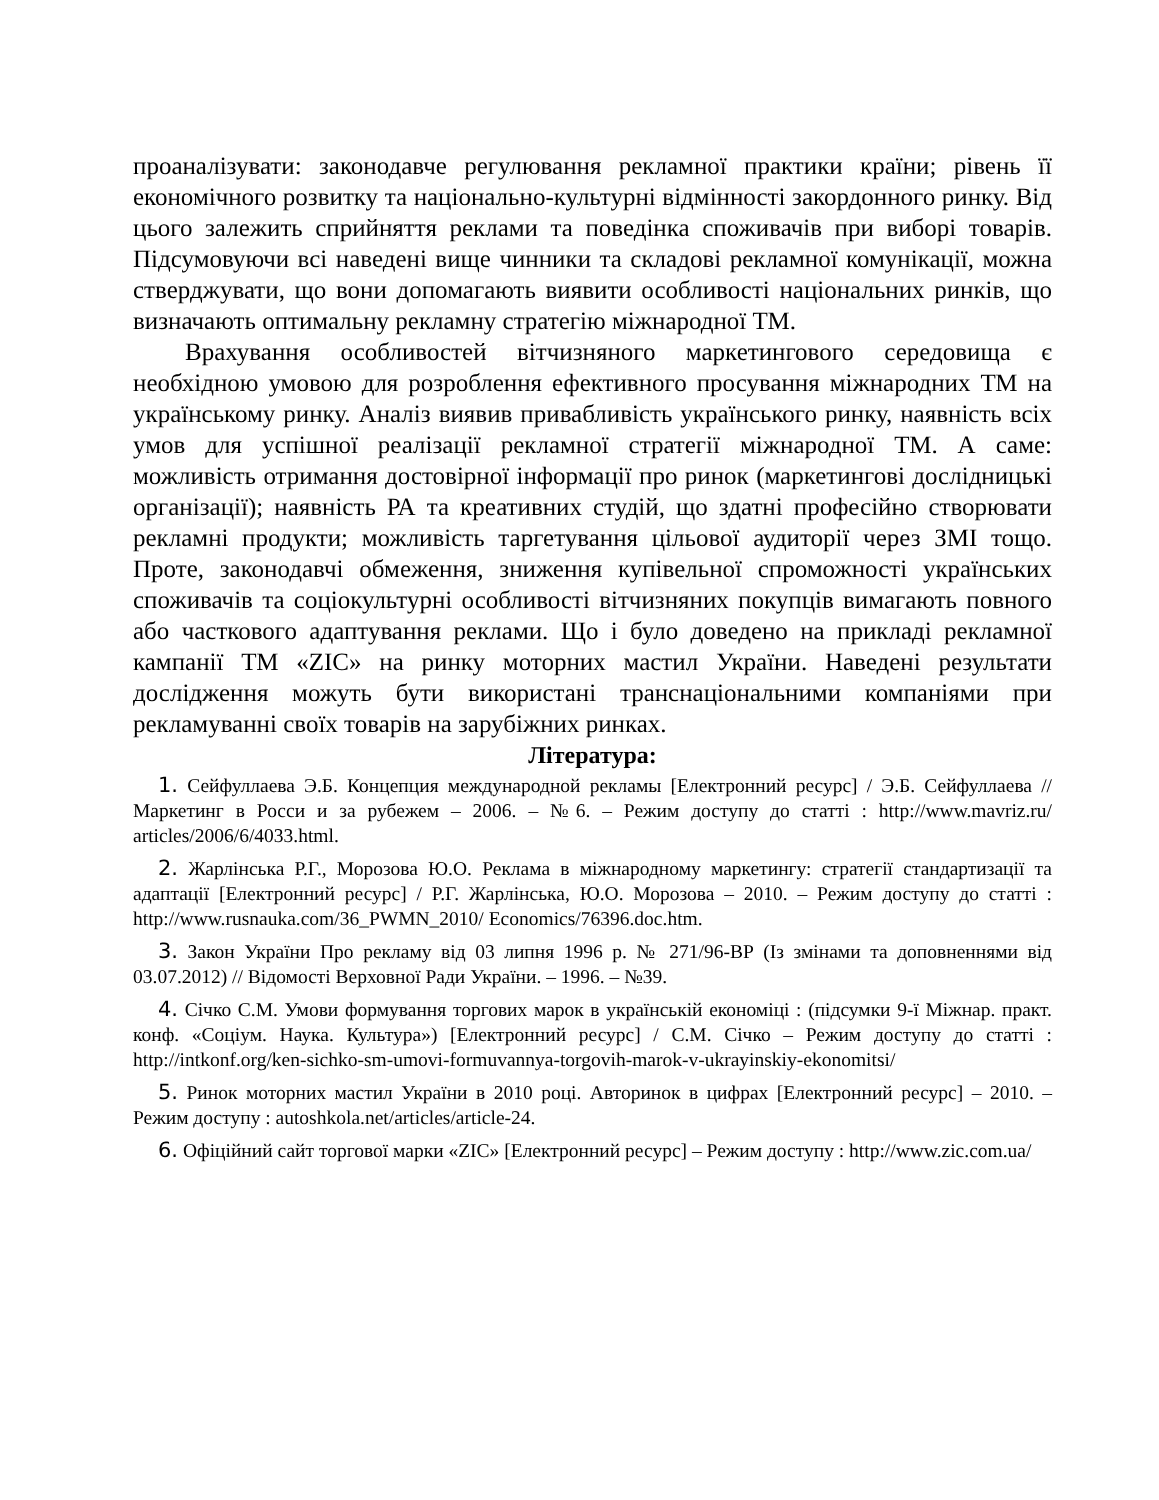проаналізувати: законодавче регулювання рекламної практики країни; рівень її економічного розвитку та національно-культурні відмінності закордонного ринку. Від цього залежить сприйняття реклами та поведінка споживачів при виборі товарів. Підсумовуючи всі наведені вище чинники та складові рекламної комунікації, можна стверджувати, що вони допомагають виявити особливості національних ринків, що визначають оптимальну рекламну стратегію міжнародної ТМ.
Врахування особливостей вітчизняного маркетингового середовища є необхідною умовою для розроблення ефективного просування міжнародних ТМ на українському ринку. Аналіз виявив привабливість українського ринку, наявність всіх умов для успішної реалізації рекламної стратегії міжнародної ТМ. А саме: можливість отримання достовірної інформації про ринок (маркетингові дослідницькі організації); наявність РА та креативних студій, що здатні професійно створювати рекламні продукти; можливість таргетування цільової аудиторії через ЗМІ тощо. Проте, законодавчі обмеження, зниження купівельної спроможності українських споживачів та соціокультурні особливості вітчизняних покупців вимагають повного або часткового адаптування реклами. Що і було доведено на прикладі рекламної кампанії ТМ «ZIC» на ринку моторних мастил України. Наведені результати дослідження можуть бути використані транснаціональними компаніями при рекламуванні своїх товарів на зарубіжних ринках.
Література:
1. Сейфуллаева Э.Б. Концепция международной рекламы [Електронний ресурс] / Э.Б. Сейфуллаева // Маркетинг в Росси и за рубежем – 2006. – №6. – Режим доступу до статті : http://www.mavriz.ru/ articles/2006/6/4033.html.
2. Жарлінська Р.Г., Морозова Ю.О. Реклама в міжнародному маркетингу: стратегії стандартизації та адаптації [Електронний ресурс] / Р.Г. Жарлінська, Ю.О. Морозова – 2010. – Режим доступу до статті : http://www.rusnauka.com/36_PWMN_2010/ Economics/76396.doc.htm.
3. Закон України Про рекламу від 03 липня 1996 р. № 271/96-ВР (Із змінами та доповненнями від 03.07.2012) // Відомості Верховної Ради України. – 1996. – №39.
4. Січко С.М. Умови формування торгових марок в українській економіці : (підсумки 9-ї Міжнар. практ. конф. «Соціум. Наука. Культура») [Електронний ресурс] / С.М. Січко – Режим доступу до статті : http://intkonf.org/ken-sichko-sm-umovi-formuvannya-torgovih-marok-v-ukrayinskiy-ekonomitsi/
5. Ринок моторних мастил України в 2010 році. Авторинок в цифрах [Електронний ресурс] – 2010. – Режим доступу : autoshkola.net/articles/article-24.
6. Офіційний сайт торгової марки «ZIC» [Електронний ресурс] – Режим доступу : http://www.zic.com.ua/